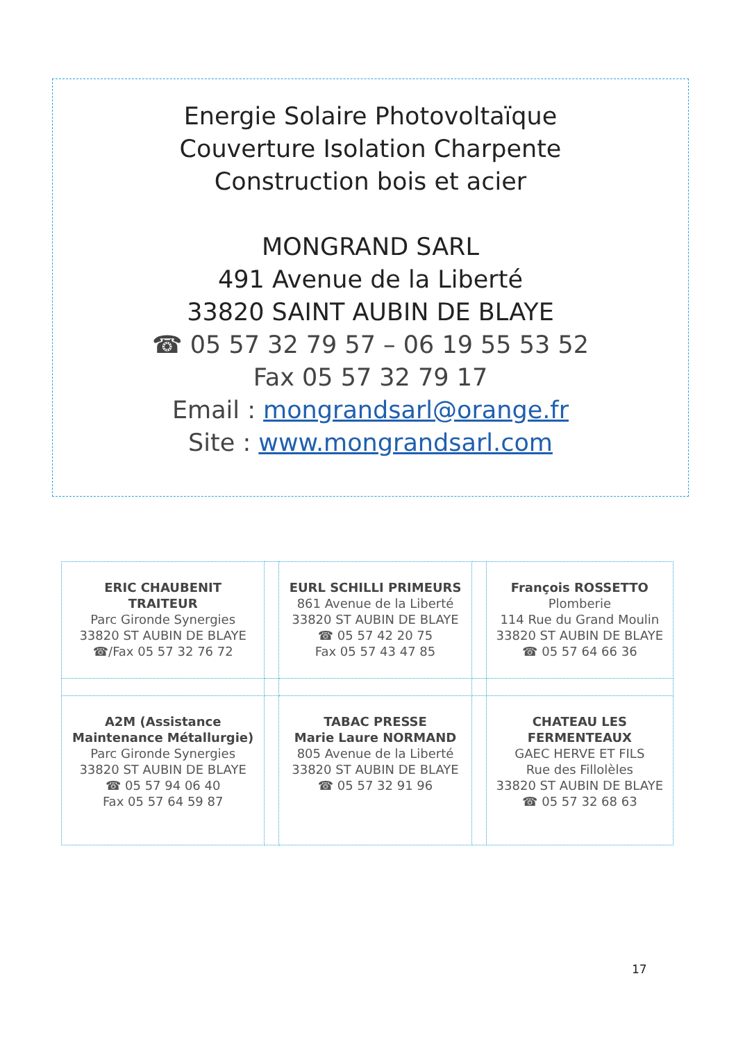Energie Solaire Photovoltaïque
Couverture Isolation Charpente
Construction bois et acier
MONGRAND SARL
491 Avenue de la Liberté
33820 SAINT AUBIN DE BLAYE
☎ 05 57 32 79 57 – 06 19 55 53 52
Fax 05 57 32 79 17
Email : mongrandsarl@orange.fr
Site : www.mongrandsarl.com
| ERIC CHAUBENIT TRAITEUR Parc Gironde Synergies 33820 ST AUBIN DE BLAYE ☎/Fax 05 57 32 76 72 | | EURL SCHILLI PRIMEURS 861 Avenue de la Liberté 33820 ST AUBIN DE BLAYE ☎ 05 57 42 20 75 Fax 05 57 43 47 85 | | François ROSSETTO Plomberie 114 Rue du Grand Moulin 33820 ST AUBIN DE BLAYE ☎ 05 57 64 66 36 |
| A2M (Assistance Maintenance Métallurgie) Parc Gironde Synergies 33820 ST AUBIN DE BLAYE ☎ 05 57 94 06 40 Fax 05 57 64 59 87 | | TABAC PRESSE Marie Laure NORMAND 805 Avenue de la Liberté 33820 ST AUBIN DE BLAYE ☎ 05 57 32 91 96 | | CHATEAU LES FERMENTEAUX GAEC HERVE ET FILS Rue des Fillolèles 33820 ST AUBIN DE BLAYE ☎ 05 57 32 68 63 |
17